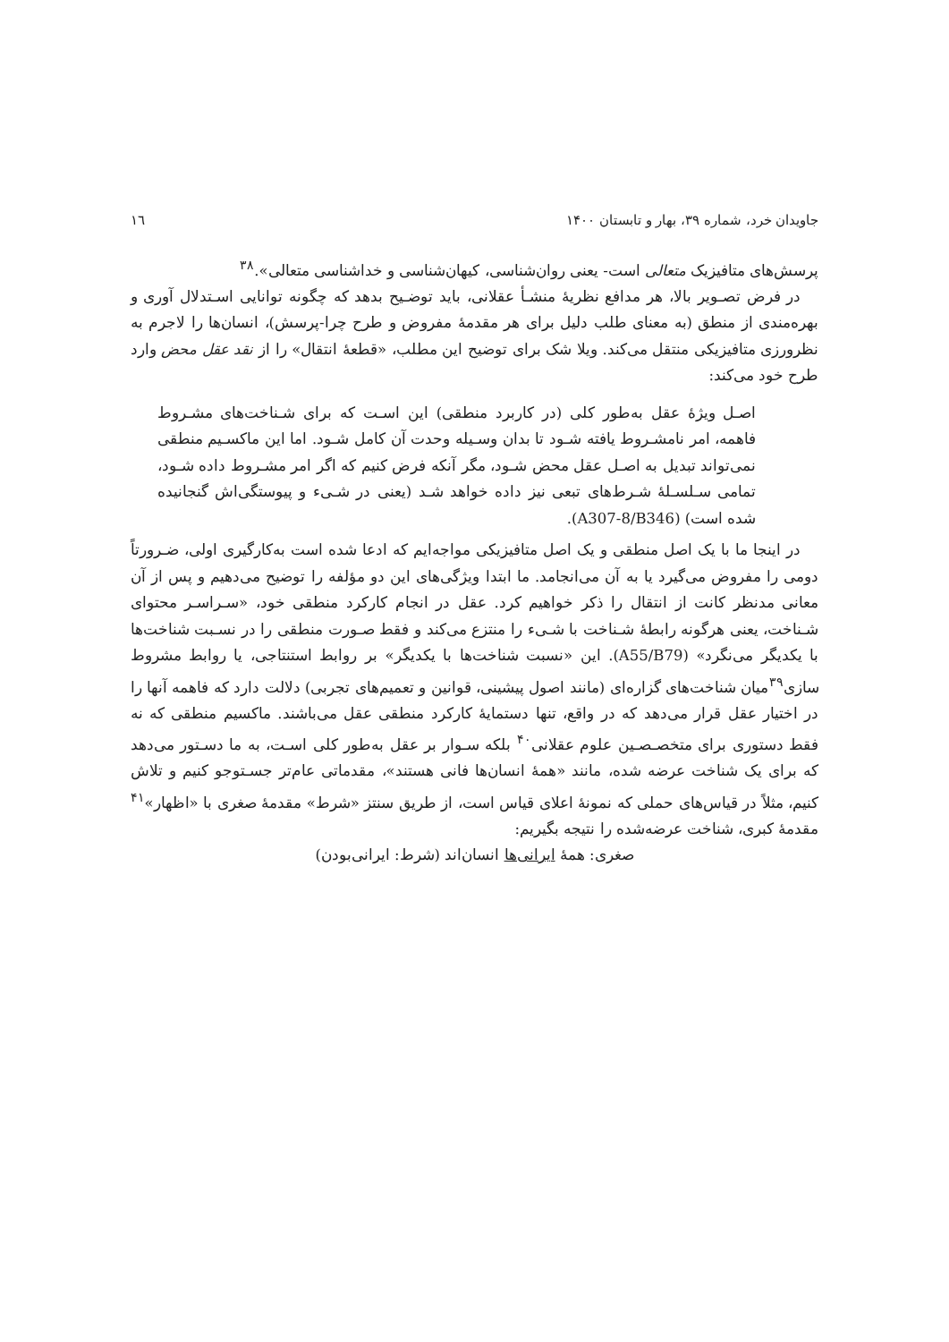جاویدان خرد، شماره ۳۹، بهار و تابستان ۱۴۰۰ ١٦
پرسش‌های متافیزیک متعالی است- یعنی روان‌شناسی، کیهان‌شناسی و خداشناسی متعالی».<sup>۳۸</sup>
در فرض تصـویر بالا، هر مدافع نظریهٔ منشـأ عقلانی، باید توضـیح بدهد که چگونه توانایی اسـتدلال آوری و بهره‌مندی از منطق (به معنای طلب دلیل برای هر مقدمهٔ مفروض و طرح چرا-پرسش)، انسان‌ها را لاجرم به نظرورزی متافیزیکی منتقل می‌کند. ویلا شک برای توضیح این مطلب، «قطعهٔ انتقال» را از نقد عقل محض وارد طرح خود می‌کند:
اصـل ویژهٔ عقل به‌طور کلی (در کاربرد منطقی) این اسـت که برای شـناخت‌های مشـروط فاهمه، امر نامشـروط یافته شـود تا بدان وسـیله وحدت آن کامل شـود. اما این ماکسـیم منطقی نمی‌تواند تبدیل به اصـل عقل محض شـود، مگر آنکه فرض کنیم که اگر امر مشـروط داده شـود، تمامی سـلسـلهٔ شـرط‌های تبعی نیز داده خواهد شـد (یعنی در شـیء و پیوستگی‌اش گنجانیده شده است) (A307-8/B346).
در اینجا ما با یک اصل منطقی و یک اصل متافیزیکی مواجه‌ایم که ادعا شده است به‌کارگیری اولی، ضـرورتاً دومی را مفروض می‌گیرد یا به آن می‌انجامد. ما ابتدا ویژگی‌های این دو مؤلفه را توضیح می‌دهیم و پس از آن معانی مدنظر کانت از انتقال را ذکر خواهیم کرد. عقل در انجام کارکرد منطقی خود، «سـراسـر محتوای شـناخت، یعنی هرگونه رابطهٔ شـناخت با شـیء را منتزع می‌کند و فقط صـورت منطقی را در نسـبت شناخت‌ها با یکدیگر می‌نگرد» (A55/B79). این «نسبت شناخت‌ها با یکدیگر» بر روابط استنتاجی، یا روابط مشروط سازی<sup>۳۹</sup>میان شناخت‌های گزاره‌ای (مانند اصول پیشینی، قوانین و تعمیم‌های تجربی) دلالت دارد که فاهمه آنها را در اختیار عقل قرار می‌دهد که در واقع، تنها دستمایهٔ کارکرد منطقی عقل می‌باشند. ماکسیم منطقی که نه فقط دستوری برای متخصـصـین علوم عقلانی<sup>۴۰</sup> بلکه سـوار بر عقل به‌طور کلی اسـت، به ما دسـتور می‌دهد که برای یک شناخت عرضه شده، مانند «همهٔ انسان‌ها فانی هستند»، مقدماتی عام‌تر جسـتوجو کنیم و تلاش کنیم، مثلاً در قیاس‌های حملی که نمونهٔ اعلای قیاس است، از طریق سنتز «شرط» مقدمهٔ صغری با «اظهار»<sup>۴۱</sup> مقدمهٔ کبری، شناخت عرضه‌شده را نتیجه بگیریم:
صغری: همهٔ ایرانی‌ها انسان‌اند (شرط: ایرانی‌بودن)